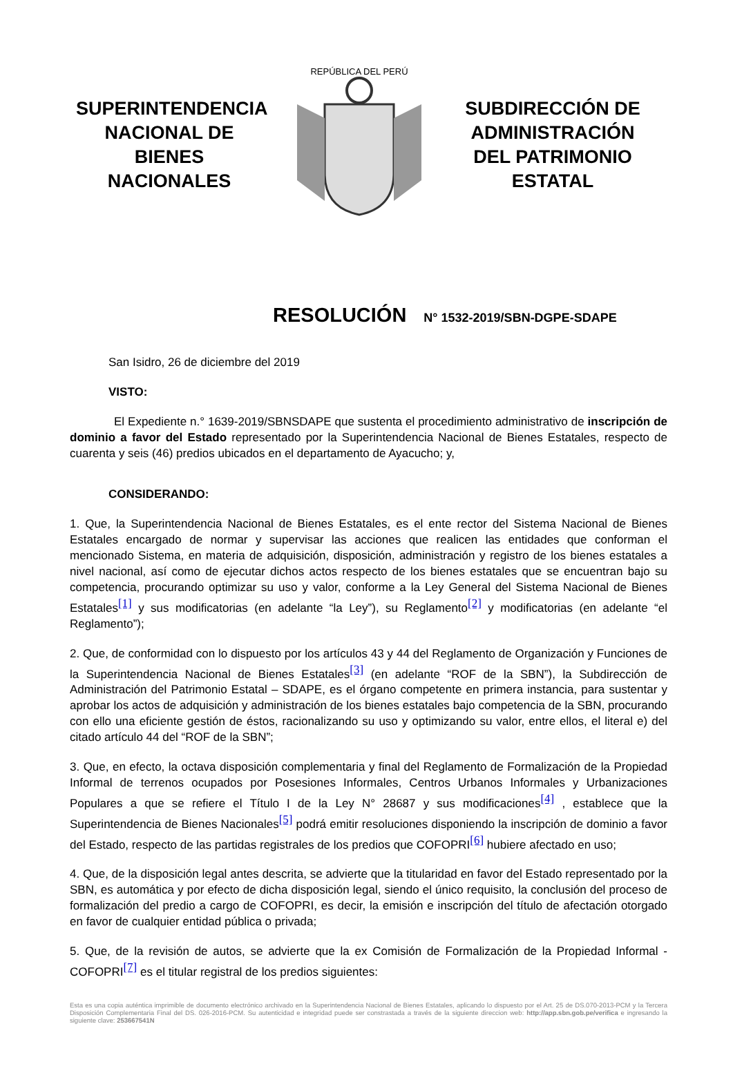SUPERINTENDENCIA NACIONAL DE BIENES NACIONALES
REPÚBLICA DEL PERÚ
SUBDIRECCIÓN DE ADMINISTRACIÓN DEL PATRIMONIO ESTATAL
RESOLUCIÓN N° 1532-2019/SBN-DGPE-SDAPE
San Isidro, 26 de diciembre del 2019
VISTO:
El Expediente n.° 1639-2019/SBNSDAPE que sustenta el procedimiento administrativo de inscripción de dominio a favor del Estado representado por la Superintendencia Nacional de Bienes Estatales, respecto de cuarenta y seis (46) predios ubicados en el departamento de Ayacucho; y,
CONSIDERANDO:
1. Que, la Superintendencia Nacional de Bienes Estatales, es el ente rector del Sistema Nacional de Bienes Estatales encargado de normar y supervisar las acciones que realicen las entidades que conforman el mencionado Sistema, en materia de adquisición, disposición, administración y registro de los bienes estatales a nivel nacional, así como de ejecutar dichos actos respecto de los bienes estatales que se encuentran bajo su competencia, procurando optimizar su uso y valor, conforme a la Ley General del Sistema Nacional de Bienes Estatales<sup>[1]</sup> y sus modificatorias (en adelante “la Ley”), su Reglamento<sup>[2]</sup> y modificatorias (en adelante “el Reglamento”);
2. Que, de conformidad con lo dispuesto por los artículos 43 y 44 del Reglamento de Organización y Funciones de la Superintendencia Nacional de Bienes Estatales<sup>[3]</sup> (en adelante “ROF de la SBN”), la Subdirección de Administración del Patrimonio Estatal – SDAPE, es el órgano competente en primera instancia, para sustentar y aprobar los actos de adquisición y administración de los bienes estatales bajo competencia de la SBN, procurando con ello una eficiente gestión de éstos, racionalizando su uso y optimizando su valor, entre ellos, el literal e) del citado artículo 44 del “ROF de la SBN”;
3. Que, en efecto, la octava disposición complementaria y final del Reglamento de Formalización de la Propiedad Informal de terrenos ocupados por Posesiones Informales, Centros Urbanos Informales y Urbanizaciones Populares a que se refiere el Título I de la Ley N° 28687 y sus modificaciones<sup>[4]</sup> , establece que la Superintendencia de Bienes Nacionales<sup>[5]</sup> podrá emitir resoluciones disponiendo la inscripción de dominio a favor del Estado, respecto de las partidas registrales de los predios que COFOPRI<sup>[6]</sup> hubiere afectado en uso;
4. Que, de la disposición legal antes descrita, se advierte que la titularidad en favor del Estado representado por la SBN, es automática y por efecto de dicha disposición legal, siendo el único requisito, la conclusión del proceso de formalización del predio a cargo de COFOPRI, es decir, la emisión e inscripción del título de afectación otorgado en favor de cualquier entidad pública o privada;
5. Que, de la revisión de autos, se advierte que la ex Comisión de Formalización de la Propiedad Informal - COFOPRI<sup>[7]</sup> es el titular registral de los predios siguientes:
Esta es una copia auténtica imprimible de documento electrónico archivado en la Superintendencia Nacional de Bienes Estatales, aplicando lo dispuesto por el Art. 25 de DS.070-2013-PCM y la Tercera Disposición Complementaria Final del DS. 026-2016-PCM. Su autenticidad e integridad puede ser constrastada a través de la siguiente direccion web: http://app.sbn.gob.pe/verifica e ingresando la siguiente clave: 253667541N